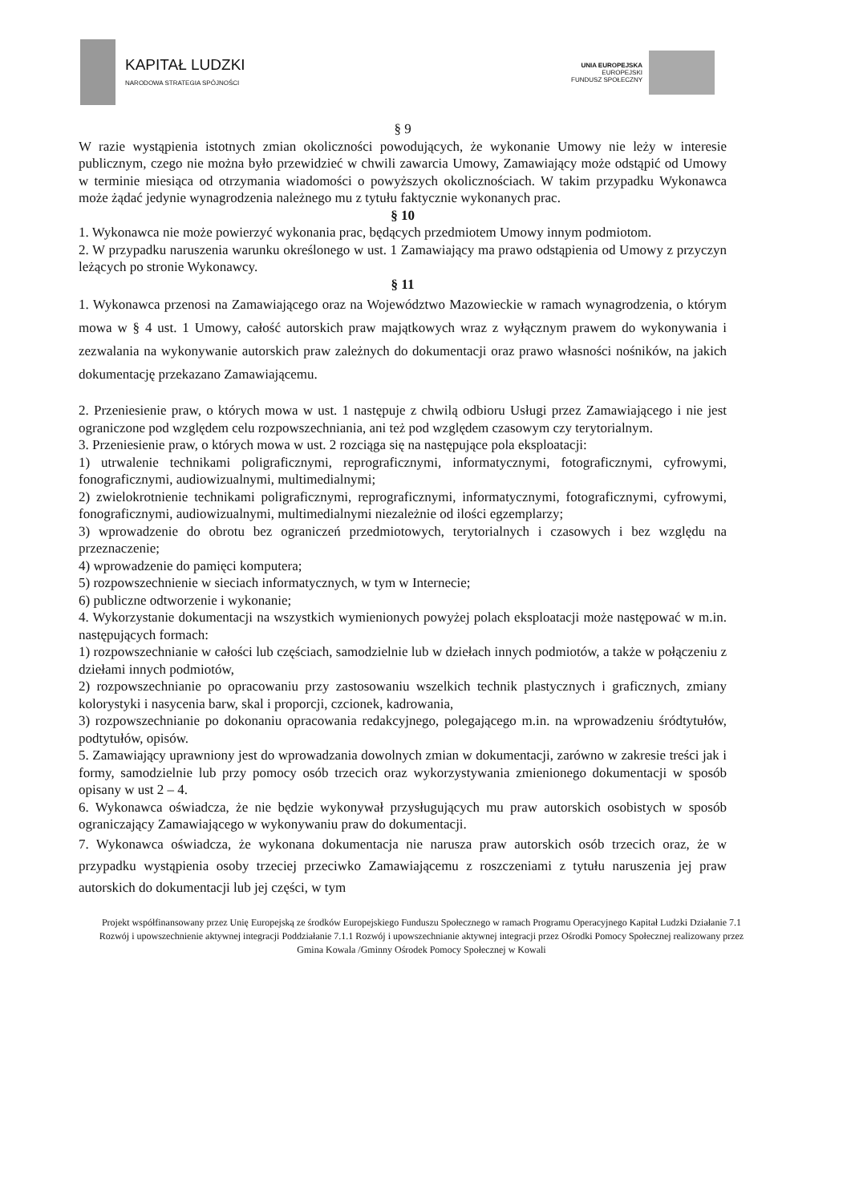KAPITAŁ LUDZKI
NARODOWA STRATEGIA SPÓJNOŚCI
UNIA EUROPEJSKA
EUROPEJSKI
FUNDUSZ SPOŁECZNY
§ 9
W razie wystąpienia istotnych zmian okoliczności powodujących, że wykonanie Umowy nie leży w interesie publicznym, czego nie można było przewidzieć w chwili zawarcia Umowy, Zamawiający może odstąpić od Umowy w terminie miesiąca od otrzymania wiadomości o powyższych okolicznościach. W takim przypadku Wykonawca może żądać jedynie wynagrodzenia należnego mu z tytułu faktycznie wykonanych prac.
§ 10
1. Wykonawca nie może powierzyć wykonania prac, będących przedmiotem Umowy innym podmiotom.
2. W przypadku naruszenia warunku określonego w ust. 1 Zamawiający ma prawo odstąpienia od Umowy z przyczyn leżących po stronie Wykonawcy.
§ 11
1. Wykonawca przenosi na Zamawiającego oraz na Województwo Mazowieckie w ramach wynagrodzenia, o którym mowa w § 4 ust. 1 Umowy, całość autorskich praw majątkowych wraz z wyłącznym prawem do wykonywania i zezwalania na wykonywanie autorskich praw zależnych do dokumentacji oraz prawo własności nośników, na jakich dokumentację przekazano Zamawiającemu.
2. Przeniesienie praw, o których mowa w ust. 1 następuje z chwilą odbioru Usługi przez Zamawiającego i nie jest ograniczone pod względem celu rozpowszechniania, ani też pod względem czasowym czy terytorialnym.
3. Przeniesienie praw, o których mowa w ust. 2 rozciąga się na następujące pola eksploatacji:
1) utrwalenie technikami poligraficznymi, reprograficznymi, informatycznymi, fotograficznymi, cyfrowymi, fonograficznymi, audiowizualnymi, multimedialnymi;
2) zwielokrotnienie technikami poligraficznymi, reprograficznymi, informatycznymi, fotograficznymi, cyfrowymi, fonograficznymi, audiowizualnymi, multimedialnymi niezależnie od ilości egzemplarzy;
3) wprowadzenie do obrotu bez ograniczeń przedmiotowych, terytorialnych i czasowych i bez względu na przeznaczenie;
4) wprowadzenie do pamięci komputera;
5) rozpowszechnienie w sieciach informatycznych, w tym w Internecie;
6) publiczne odtworzenie i wykonanie;
4. Wykorzystanie dokumentacji na wszystkich wymienionych powyżej polach eksploatacji może następować w m.in. następujących formach:
1) rozpowszechnianie w całości lub częściach, samodzielnie lub w dziełach innych podmiotów, a także w połączeniu z dziełami innych podmiotów,
2) rozpowszechnianie po opracowaniu przy zastosowaniu wszelkich technik plastycznych i graficznych, zmiany kolorystyki i nasycenia barw, skal i proporcji, czcionek, kadrowania,
3) rozpowszechnianie po dokonaniu opracowania redakcyjnego, polegającego m.in. na wprowadzeniu śródtytułów, podtytułów, opisów.
5. Zamawiający uprawniony jest do wprowadzania dowolnych zmian w dokumentacji, zarówno w zakresie treści jak i formy, samodzielnie lub przy pomocy osób trzecich oraz wykorzystywania zmienionego dokumentacji w sposób opisany w ust 2 – 4.
6. Wykonawca oświadcza, że nie będzie wykonywał przysługujących mu praw autorskich osobistych w sposób ograniczający Zamawiającego w wykonywaniu praw do dokumentacji.
7. Wykonawca oświadcza, że wykonana dokumentacja nie narusza praw autorskich osób trzecich oraz, że w przypadku wystąpienia osoby trzeciej przeciwko Zamawiającemu z roszczeniami z tytułu naruszenia jej praw autorskich do dokumentacji lub jej części, w tym
Projekt współfinansowany przez Unię Europejską ze środków Europejskiego Funduszu Społecznego w ramach Programu Operacyjnego Kapitał Ludzki Działanie 7.1 Rozwój i upowszechnienie aktywnej integracji Poddziałanie 7.1.1 Rozwój i upowszechnianie aktywnej integracji przez Ośrodki Pomocy Społecznej realizowany przez Gmina Kowala /Gminny Ośrodek Pomocy Społecznej w Kowali